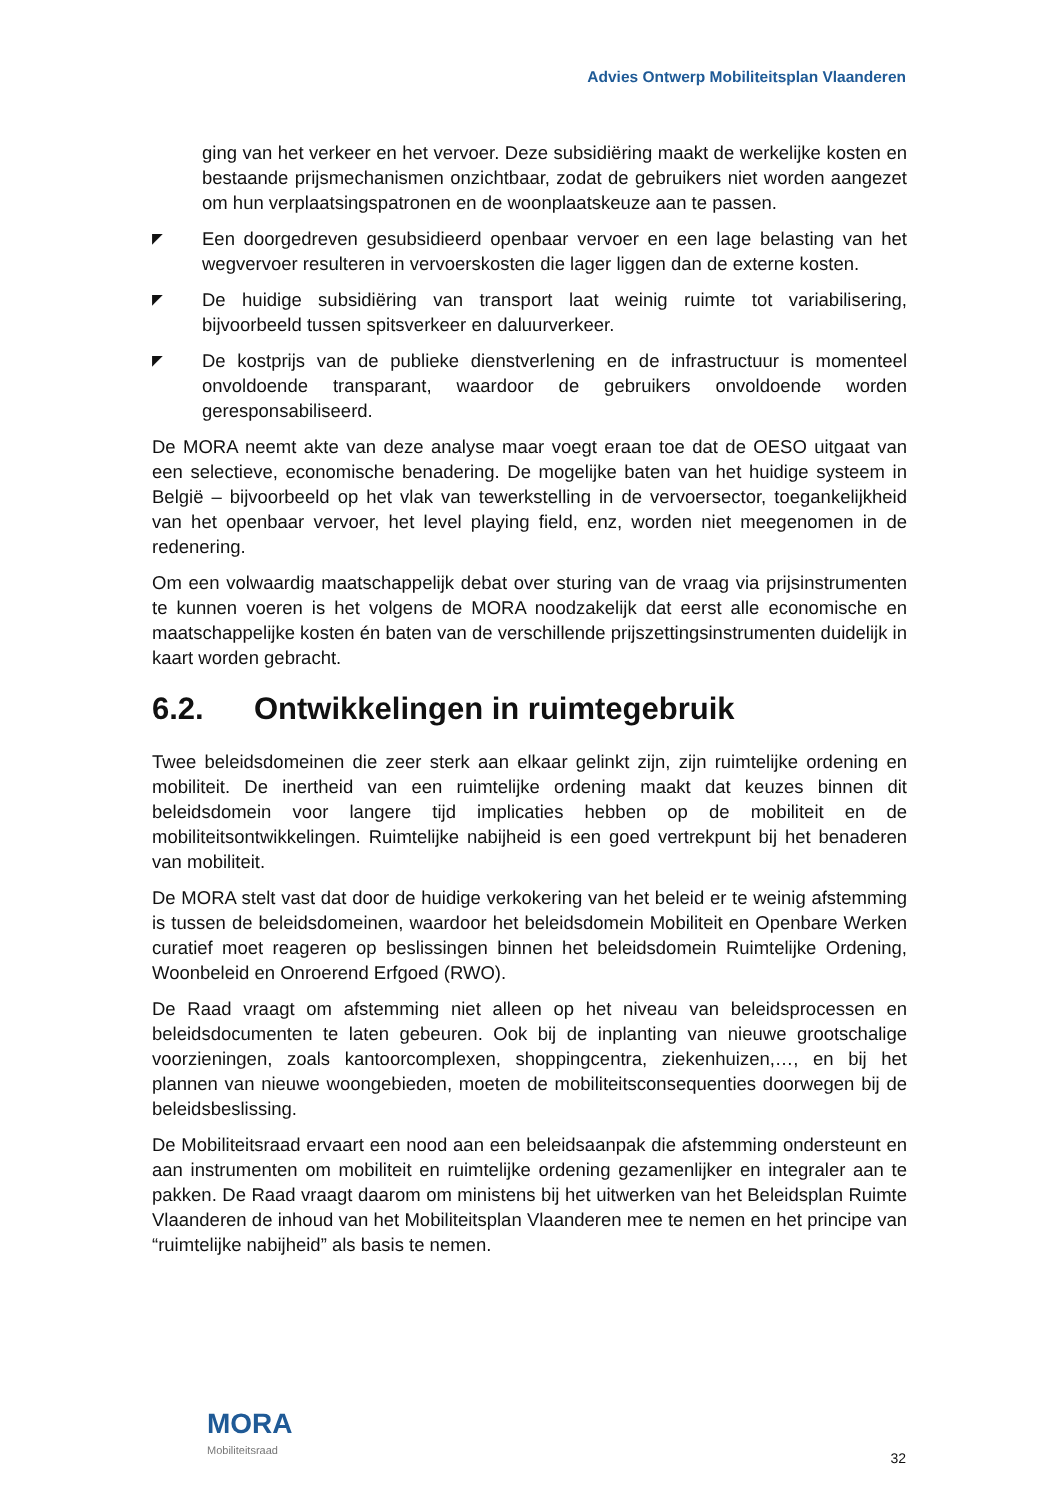Advies Ontwerp Mobiliteitsplan Vlaanderen
ging van het verkeer en het vervoer. Deze subsidiëring maakt de werkelijke kosten en bestaande prijsmechanismen onzichtbaar, zodat de gebruikers niet worden aangezet om hun verplaatsingspatronen en de woonplaatskeuze aan te passen.
◤
Een doorgedreven gesubsidieerd openbaar vervoer en een lage belasting van het wegvervoer resulteren in vervoerskosten die lager liggen dan de externe kosten.
◤
De huidige subsidiëring van transport laat weinig ruimte tot variabilisering, bijvoorbeeld tussen spitsverkeer en daluurverkeer.
◤
De kostprijs van de publieke dienstverlening en de infrastructuur is momenteel onvoldoende transparant, waardoor de gebruikers onvoldoende worden geresponsabiliseerd.
De MORA neemt akte van deze analyse maar voegt eraan toe dat de OESO uitgaat van een selectieve, economische benadering. De mogelijke baten van het huidige systeem in België – bijvoorbeeld op het vlak van tewerkstelling in de vervoersector, toegankelijkheid van het openbaar vervoer, het level playing field, enz, worden niet meegenomen in de redenering.
Om een volwaardig maatschappelijk debat over sturing van de vraag via prijsinstrumenten te kunnen voeren is het volgens de MORA noodzakelijk dat eerst alle economische en maatschappelijke kosten én baten van de verschillende prijszettingsinstrumenten duidelijk in kaart worden gebracht.
6.2. Ontwikkelingen in ruimtegebruik
Twee beleidsdomeinen die zeer sterk aan elkaar gelinkt zijn, zijn ruimtelijke ordening en mobiliteit. De inertheid van een ruimtelijke ordening maakt dat keuzes binnen dit beleidsdomein voor langere tijd implicaties hebben op de mobiliteit en de mobiliteitsontwikkelingen. Ruimtelijke nabijheid is een goed vertrekpunt bij het benaderen van mobiliteit.
De MORA stelt vast dat door de huidige verkokering van het beleid er te weinig afstemming is tussen de beleidsdomeinen, waardoor het beleidsdomein Mobiliteit en Openbare Werken curatief moet reageren op beslissingen binnen het beleidsdomein Ruimtelijke Ordening, Woonbeleid en Onroerend Erfgoed (RWO).
De Raad vraagt om afstemming niet alleen op het niveau van beleidsprocessen en beleidsdocumenten te laten gebeuren. Ook bij de inplanting van nieuwe grootschalige voorzieningen, zoals kantoorcomplexen, shoppingcentra, ziekenhuizen,…, en bij het plannen van nieuwe woongebieden, moeten de mobiliteitsconsequenties doorwegen bij de beleidsbeslissing.
De Mobiliteitsraad ervaart een nood aan een beleidsaanpak die afstemming ondersteunt en aan instrumenten om mobiliteit en ruimtelijke ordening gezamenlijker en integraler aan te pakken. De Raad vraagt daarom om ministens bij het uitwerken van het Beleidsplan Ruimte Vlaanderen de inhoud van het Mobiliteitsplan Vlaanderen mee te nemen en het principe van “ruimtelijke nabijheid” als basis te nemen.
MORA
Mobiliteitsraad
32